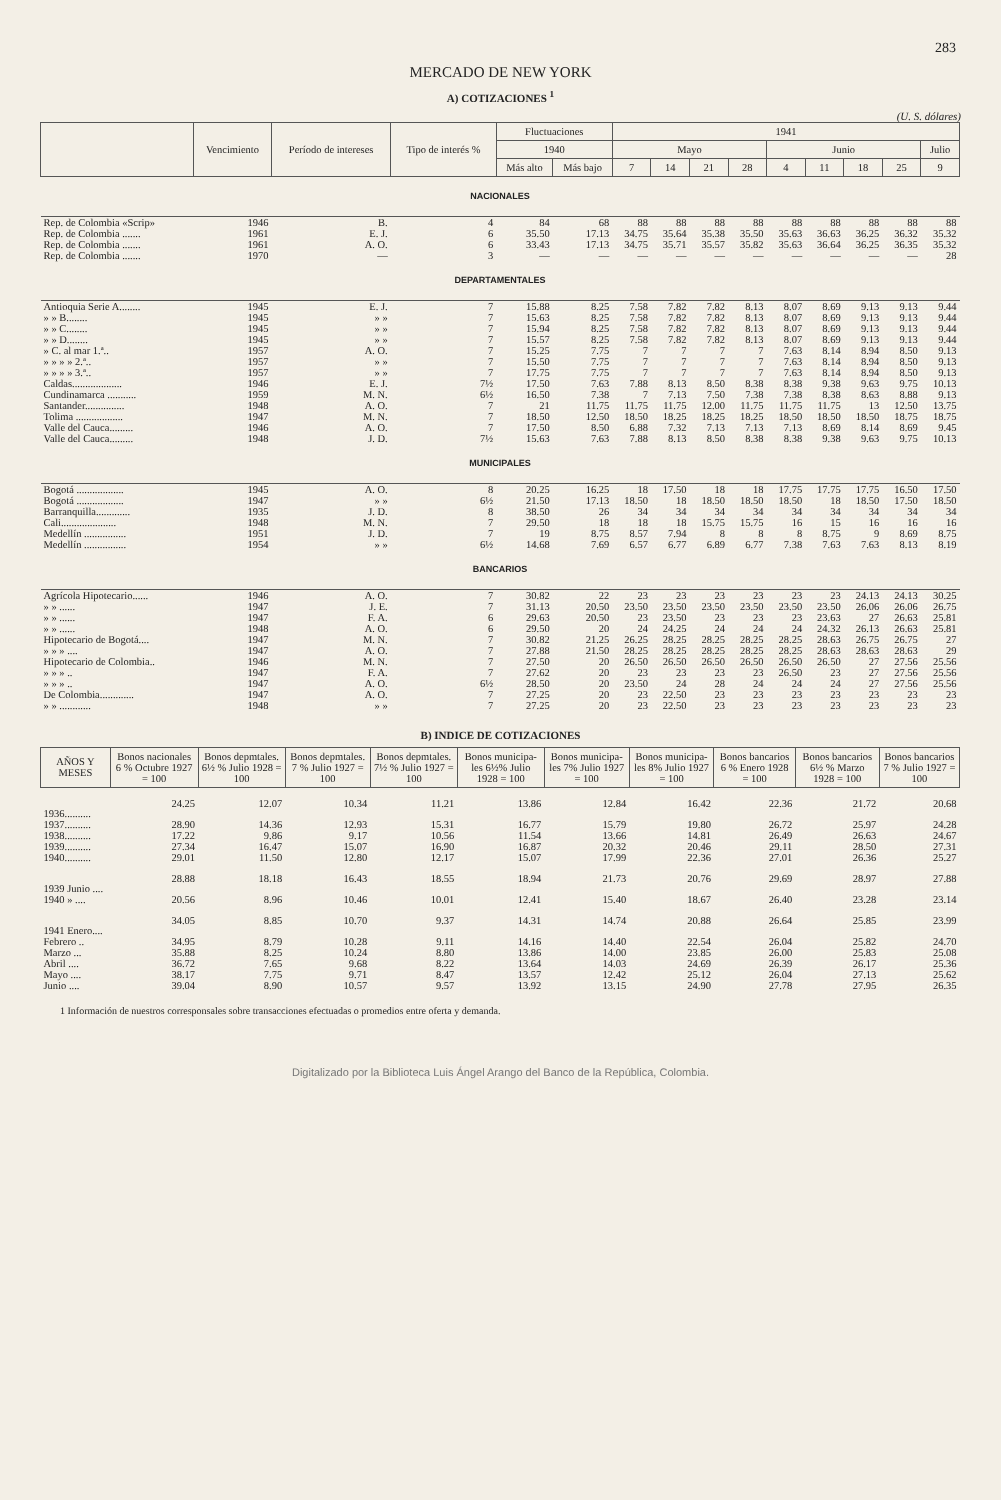283
MERCADO DE NEW YORK
A) COTIZACIONES <sup>1</sup>
(U. S. dólares)
| | Vencimiento | Período de intereses | Tipo de interés % | Fluctuaciones | | 1941 | | | | | | | | |
| --- | --- | --- | --- | --- | --- | --- | --- | --- | --- | --- | --- | --- | --- | --- |
| | | | | 1940 | | Mayo | | | | Junio | | | | Julio |
| | | | | Más alto | Más bajo | 7 | 14 | 21 | 28 | 4 | 11 | 18 | 25 | 9 |
| NACIONALES | | | | | | | | | | | | | | |
| Rep. de Colombia «Scrip» | 1946 | B. | 4 | 84 | 68 | 88 | 88 | 88 | 88 | 88 | 88 | 88 | 88 | 88 |
| Rep. de Colombia ....... | 1961 | E. J. | 6 | 35.50 | 17.13 | 34.75 | 35.64 | 35.38 | 35.50 | 35.63 | 36.63 | 36.25 | 36.32 | 35.32 |
| Rep. de Colombia ....... | 1961 | A. O. | 6 | 33.43 | 17.13 | 34.75 | 35.71 | 35.57 | 35.82 | 35.63 | 36.64 | 36.25 | 36.35 | 35.32 |
| Rep. de Colombia ....... | 1970 | — | 3 | — | — | — | — | — | — | — | — | — | — | 28 |
| DEPARTAMENTALES | | | | | | | | | | | | | | |
| Antioquia Serie A........ | 1945 | E. J. | 7 | 15.88 | 8.25 | 7.58 | 7.82 | 7.82 | 8.13 | 8.07 | 8.69 | 9.13 | 9.13 | 9.44 |
| » » B........ | 1945 | » » | 7 | 15.63 | 8.25 | 7.58 | 7.82 | 7.82 | 8.13 | 8.07 | 8.69 | 9.13 | 9.13 | 9.44 |
| » » C........ | 1945 | » » | 7 | 15.94 | 8.25 | 7.58 | 7.82 | 7.82 | 8.13 | 8.07 | 8.69 | 9.13 | 9.13 | 9.44 |
| » » D........ | 1945 | » » | 7 | 15.57 | 8.25 | 7.58 | 7.82 | 7.82 | 8.13 | 8.07 | 8.69 | 9.13 | 9.13 | 9.44 |
| » C. al mar 1.ª.. | 1957 | A. O. | 7 | 15.25 | 7.75 | 7 | 7 | 7 | 7 | 7.63 | 8.14 | 8.94 | 8.50 | 9.13 |
| » » » » 2.ª.. | 1957 | » » | 7 | 15.50 | 7.75 | 7 | 7 | 7 | 7 | 7.63 | 8.14 | 8.94 | 8.50 | 9.13 |
| » » » » 3.ª.. | 1957 | » » | 7 | 17.75 | 7.75 | 7 | 7 | 7 | 7 | 7.63 | 8.14 | 8.94 | 8.50 | 9.13 |
| Caldas................... | 1946 | E. J. | 7½ | 17.50 | 7.63 | 7.88 | 8.13 | 8.50 | 8.38 | 8.38 | 9.38 | 9.63 | 9.75 | 10.13 |
| Cundinamarca ........... | 1959 | M. N. | 6½ | 16.50 | 7.38 | 7 | 7.13 | 7.50 | 7.38 | 7.38 | 8.38 | 8.63 | 8.88 | 9.13 |
| Santander............... | 1948 | A. O. | 7 | 21 | 11.75 | 11.75 | 11.75 | 12.00 | 11.75 | 11.75 | 11.75 | 13 | 12.50 | 13.75 |
| Tolima .................. | 1947 | M. N. | 7 | 18.50 | 12.50 | 18.50 | 18.25 | 18.25 | 18.25 | 18.50 | 18.50 | 18.50 | 18.75 | 18.75 |
| Valle del Cauca......... | 1946 | A. O. | 7 | 17.50 | 8.50 | 6.88 | 7.32 | 7.13 | 7.13 | 7.13 | 8.69 | 8.14 | 8.69 | 9.45 |
| Valle del Cauca......... | 1948 | J. D. | 7½ | 15.63 | 7.63 | 7.88 | 8.13 | 8.50 | 8.38 | 8.38 | 9.38 | 9.63 | 9.75 | 10.13 |
| MUNICIPALES | | | | | | | | | | | | | | |
| Bogotá .................. | 1945 | A. O. | 8 | 20.25 | 16.25 | 18 | 17.50 | 18 | 18 | 17.75 | 17.75 | 17.75 | 16.50 | 17.50 |
| Bogotá .................. | 1947 | » » | 6½ | 21.50 | 17.13 | 18.50 | 18 | 18.50 | 18.50 | 18.50 | 18 | 18.50 | 17.50 | 18.50 |
| Barranquilla............. | 1935 | J. D. | 8 | 38.50 | 26 | 34 | 34 | 34 | 34 | 34 | 34 | 34 | 34 | 34 |
| Cali..................... | 1948 | M. N. | 7 | 29.50 | 18 | 18 | 18 | 15.75 | 15.75 | 16 | 15 | 16 | 16 | 16 |
| Medellín ................ | 1951 | J. D. | 7 | 19 | 8.75 | 8.57 | 7.94 | 8 | 8 | 8 | 8.75 | 9 | 8.69 | 8.75 |
| Medellín ................ | 1954 | » » | 6½ | 14.68 | 7.69 | 6.57 | 6.77 | 6.89 | 6.77 | 7.38 | 7.63 | 7.63 | 8.13 | 8.19 |
| BANCARIOS | | | | | | | | | | | | | | |
| Agrícola Hipotecario...... | 1946 | A. O. | 7 | 30.82 | 22 | 23 | 23 | 23 | 23 | 23 | 23 | 24.13 | 24.13 | 30.25 |
| » » ...... | 1947 | J. E. | 7 | 31.13 | 20.50 | 23.50 | 23.50 | 23.50 | 23.50 | 23.50 | 23.50 | 26.06 | 26.06 | 26.75 |
| » » ...... | 1947 | F. A. | 6 | 29.63 | 20.50 | 23 | 23.50 | 23 | 23 | 23 | 23.63 | 27 | 26.63 | 25.81 |
| » » ...... | 1948 | A. O. | 6 | 29.50 | 20 | 24 | 24.25 | 24 | 24 | 24 | 24.32 | 26.13 | 26.63 | 25.81 |
| Hipotecario de Bogotá.... | 1947 | M. N. | 7 | 30.82 | 21.25 | 26.25 | 28.25 | 28.25 | 28.25 | 28.25 | 28.63 | 26.75 | 26.75 | 27 |
| » » » .... | 1947 | A. O. | 7 | 27.88 | 21.50 | 28.25 | 28.25 | 28.25 | 28.25 | 28.25 | 28.63 | 28.63 | 28.63 | 29 |
| Hipotecario de Colombia.. | 1946 | M. N. | 7 | 27.50 | 20 | 26.50 | 26.50 | 26.50 | 26.50 | 26.50 | 26.50 | 27 | 27.56 | 25.56 |
| » » » .. | 1947 | F. A. | 7 | 27.62 | 20 | 23 | 23 | 23 | 23 | 26.50 | 23 | 27 | 27.56 | 25.56 |
| » » » .. | 1947 | A. O. | 6½ | 28.50 | 20 | 23.50 | 24 | 28 | 24 | 24 | 24 | 27 | 27.56 | 25.56 |
| De Colombia............. | 1947 | A. O. | 7 | 27.25 | 20 | 23 | 22.50 | 23 | 23 | 23 | 23 | 23 | 23 | 23 |
| » » ............ | 1948 | » » | 7 | 27.25 | 20 | 23 | 22.50 | 23 | 23 | 23 | 23 | 23 | 23 | 23 |
B) INDICE DE COTIZACIONES
| AÑOS Y MESES | Bonos nacionales 6 % Octubre 1927 = 100 | Bonos depmtales. 6½ % Julio 1928 = 100 | Bonos depmtales. 7 % Julio 1927 = 100 | Bonos depmtales. 7½ % Julio 1927 = 100 | Bonos municipa-les 6½% Julio 1928 = 100 | Bonos municipa-les 7% Julio 1927 = 100 | Bonos municipa-les 8% Julio 1927 = 100 | Bonos bancarios 6 % Enero 1928 = 100 | Bonos bancarios 6½ % Marzo 1928 = 100 | Bonos bancarios 7 % Julio 1927 = 100 |
| --- | --- | --- | --- | --- | --- | --- | --- | --- | --- | --- |
| 1936.......... | 24.25 | 12.07 | 10.34 | 11.21 | 13.86 | 12.84 | 16.42 | 22.36 | 21.72 | 20.68 |
| 1937.......... | 28.90 | 14.36 | 12.93 | 15.31 | 16.77 | 15.79 | 19.80 | 26.72 | 25.97 | 24.28 |
| 1938.......... | 17.22 | 9.86 | 9.17 | 10.56 | 11.54 | 13.66 | 14.81 | 26.49 | 26.63 | 24.67 |
| 1939.......... | 27.34 | 16.47 | 15.07 | 16.90 | 16.87 | 20.32 | 20.46 | 29.11 | 28.50 | 27.31 |
| 1940.......... | 29.01 | 11.50 | 12.80 | 12.17 | 15.07 | 17.99 | 22.36 | 27.01 | 26.36 | 25.27 |
| 1939 Junio .... | 28.88 | 18.18 | 16.43 | 18.55 | 18.94 | 21.73 | 20.76 | 29.69 | 28.97 | 27.88 |
| 1940 » .... | 20.56 | 8.96 | 10.46 | 10.01 | 12.41 | 15.40 | 18.67 | 26.40 | 23.28 | 23.14 |
| 1941 Enero.... | 34.05 | 8.85 | 10.70 | 9.37 | 14.31 | 14.74 | 20.88 | 26.64 | 25.85 | 23.99 |
| Febrero .. | 34.95 | 8.79 | 10.28 | 9.11 | 14.16 | 14.40 | 22.54 | 26.04 | 25.82 | 24.70 |
| Marzo ... | 35.88 | 8.25 | 10.24 | 8.80 | 13.86 | 14.00 | 23.85 | 26.00 | 25.83 | 25.08 |
| Abril .... | 36.72 | 7.65 | 9.68 | 8.22 | 13.64 | 14.03 | 24.69 | 26.39 | 26.17 | 25.36 |
| Mayo .... | 38.17 | 7.75 | 9.71 | 8.47 | 13.57 | 12.42 | 25.12 | 26.04 | 27.13 | 25.62 |
| Junio .... | 39.04 | 8.90 | 10.57 | 9.57 | 13.92 | 13.15 | 24.90 | 27.78 | 27.95 | 26.35 |
1 Información de nuestros corresponsales sobre transacciones efectuadas o promedios entre oferta y demanda.
Digitalizado por la Biblioteca Luis Ángel Arango del Banco de la República, Colombia.